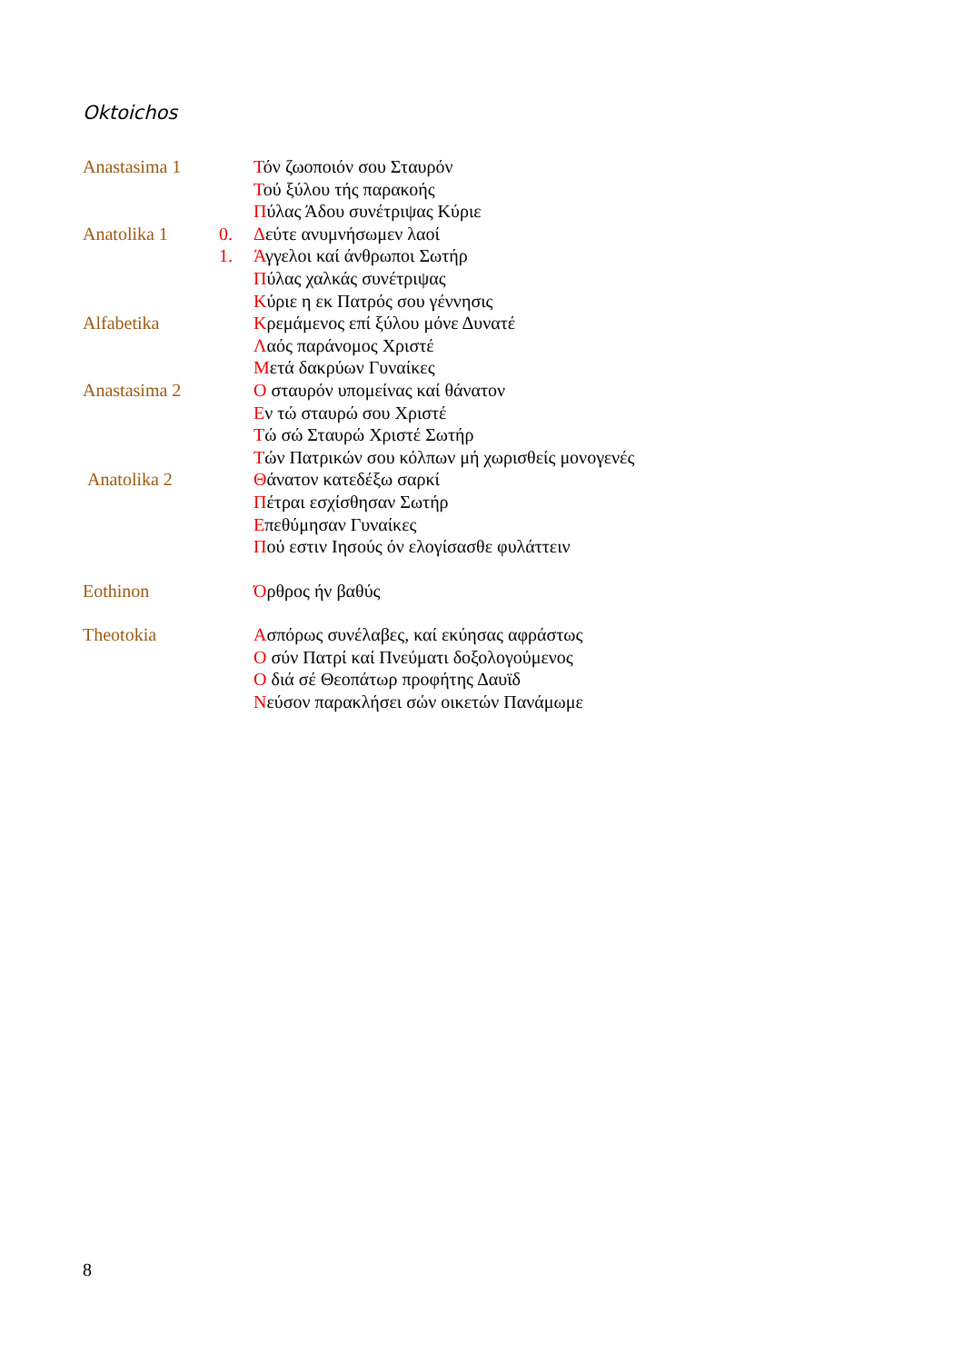Oktoichos
| Anastasima 1 | | Τ όν ζωοποιόν σου Σταυρόν |
| | | Τ ού ξύλου τής παρακοής |
| | | Π ύλας Άδου συνέτριψας Κύριε |
| Anatolika 1 | 0. | Δ εύτε ανυμνήσωμεν λαοί |
| | 1. | Ά γγελοι καί άνθρωποι Σωτήρ |
| | | Π ύλας χαλκάς συνέτριψας |
| | | Κ ύριε η εκ Πατρός σου γέννησις |
| Alfabetika | | Κ ρεμάμενος επί ξύλου μόνε Δυνατέ |
| | | Λ αός παράνομος Χριστέ |
| | | Μ ετά δακρύων Γυναίκες |
| Anastasima 2 | | Ο σταυρόν υπομείνας καί θάνατον |
| | | Ε ν τώ σταυρώ σου Χριστέ |
| | | Τ ώ σώ Σταυρώ Χριστέ Σωτήρ |
| | | Τ ών Πατρικών σου κόλπων μή χωρισθείς μονογενές |
| Anatolika 2 | | Θ άνατον κατεδέξω σαρκί |
| | | Π έτραι εσχίσθησαν Σωτήρ |
| | | Ε πεθύμησαν Γυναίκες |
| | | Π ού εστιν Ιησούς όν ελογίσασθε φυλάττειν |
| Eothinon | | Ό ρθρος ήν βαθύς |
| Theotokia | | Α σπόρως συνέλαβες, καί εκύησας αφράστως |
| | | Ο σύν Πατρί καί Πνεύματι δοξολογούμενος |
| | | Ο διά σέ Θεοπάτωρ προφήτης Δαυϊδ |
| | | Ν εύσον παρακλήσει σών οικετών Πανάμωμε |
8